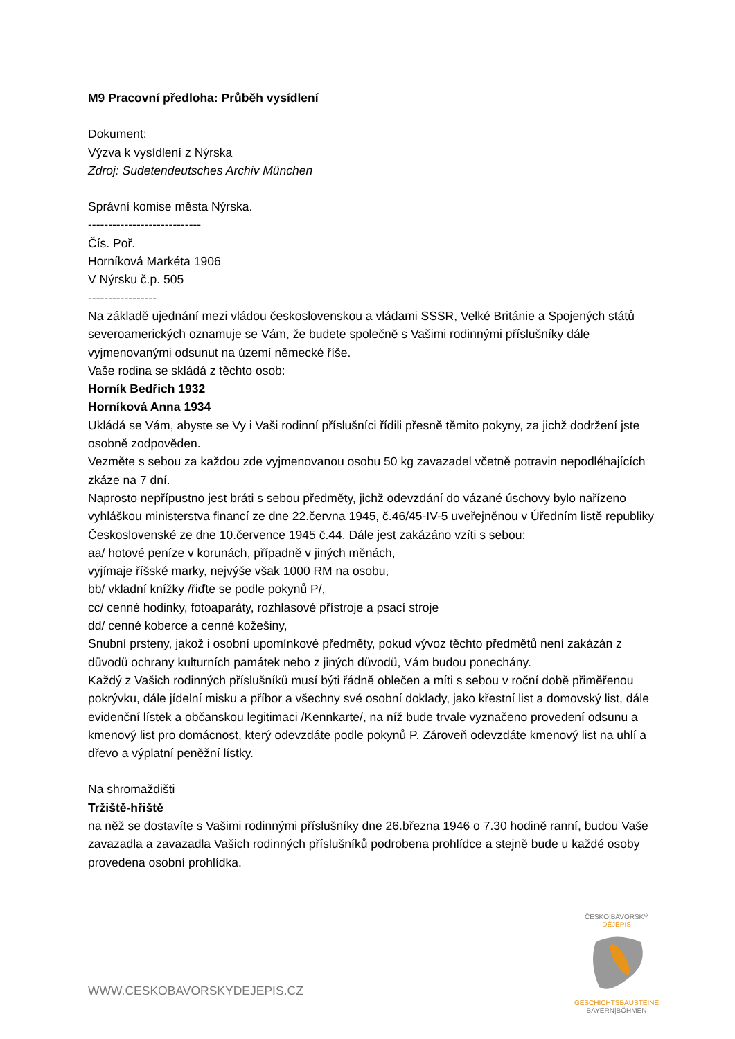M9 Pracovní předloha: Průběh vysídlení
Dokument:
Výzva k vysídlení z Nýrska
Zdroj: Sudetendeutsches Archiv München
Správní komise města Nýrska.
----------------------------
Čís. Poř.
Horníková Markéta 1906
V Nýrsku č.p. 505
-----------------
Na základě ujednání mezi vládou československou a vládami SSSR, Velké Británie a Spojených států severoamerických oznamuje se Vám, že budete společně s Vašimi rodinnými příslušníky dále vyjmenovanými odsunut na území německé říše.
Vaše rodina se skládá z těchto osob:
Horník Bedřich 1932
Horníková Anna 1934
Ukládá se Vám, abyste se Vy i Vaši rodinní příslušníci řídili přesně těmito pokyny, za jichž dodržení jste osobně zodpověden.
Vezměte s sebou za každou zde vyjmenovanou osobu 50 kg zavazadel včetně potravin nepodléhajících zkáze na 7 dní.
Naprosto nepřípustno jest bráti s sebou předměty, jichž odevzdání do vázané úschovy bylo nařízeno vyhláškou ministerstva financí ze dne 22.června 1945, č.46/45-IV-5 uveřejněnou v Úředním listě republiky Československé ze dne 10.července 1945 č.44. Dále jest zakázáno vzíti s sebou:
aa/ hotové peníze v korunách, případně v jiných měnách,
vyjímaje říšské marky, nejvýše však 1000 RM na osobu,
bb/ vkladní knížky /řiďte se podle pokynů P/,
cc/ cenné hodinky, fotoaparáty, rozhlasové přístroje a psací stroje
dd/ cenné koberce a cenné kožešiny,
Snubní prsteny, jakož i osobní upomínkové předměty, pokud vývoz těchto předmětů není zakázán z důvodů ochrany kulturních památek nebo z jiných důvodů, Vám budou ponechány.
Každý z Vašich rodinných příslušníků musí býti řádně oblečen a míti s sebou v roční době přiměřenou pokrývku, dále jídelní misku a příbor a všechny své osobní doklady, jako křestní list a domovský list, dále evidenční lístek a občanskou legitimaci /Kennkarte/, na níž bude trvale vyznačeno provedení odsunu a kmenový list pro domácnost, který odevzdáte podle pokynů P. Zároveň odevzdáte kmenový list na uhlí a dřevo a výplatní peněžní lístky.
Na shromaždišti
Tržiště-hřiště
na něž se dostavíte s Vašimi rodinnými příslušníky dne 26.března 1946 o 7.30 hodině ranní, budou Vaše zavazadla a zavazadla Vašich rodinných příslušníků podrobena prohlídce a stejně bude u každé osoby provedena osobní prohlídka.
WWW.CESKOBAVORSKYDEJEPIS.CZ
ČESKO|BAVORSKÝ
DĚJEPIS
GESCHICHTSBAUSTEINE
BAYERN|BÖHMEN